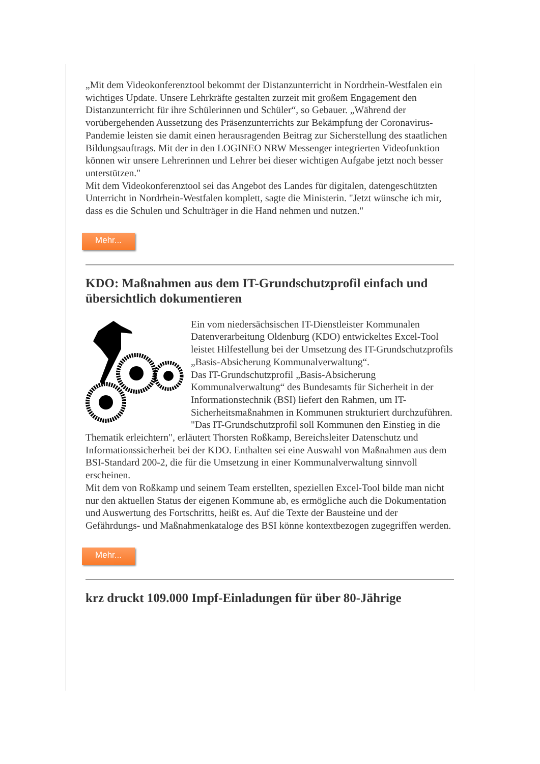„Mit dem Videokonferenztool bekommt der Distanzunterricht in Nordrhein-Westfalen ein wichtiges Update. Unsere Lehrkräfte gestalten zurzeit mit großem Engagement den Distanzunterricht für ihre Schülerinnen und Schüler“, so Gebauer. „Während der vorübergehenden Aussetzung des Präsenzunterrichts zur Bekämpfung der Coronavirus-Pandemie leisten sie damit einen herausragenden Beitrag zur Sicherstellung des staatlichen Bildungsauftrags. Mit der in den LOGINEO NRW Messenger integrierten Videofunktion können wir unsere Lehrerinnen und Lehrer bei dieser wichtigen Aufgabe jetzt noch besser unterstützen."
Mit dem Videokonferenztool sei das Angebot des Landes für digitalen, datengeschützten Unterricht in Nordrhein-Westfalen komplett, sagte die Ministerin. "Jetzt wünsche ich mir, dass es die Schulen und Schulträger in die Hand nehmen und nutzen."
Mehr...
KDO: Maßnahmen aus dem IT-Grundschutzprofil einfach und übersichtlich dokumentieren
Ein vom niedersächsischen IT-Dienstleister Kommunalen Datenverarbeitung Oldenburg (KDO) entwickeltes Excel-Tool leistet Hilfestellung bei der Umsetzung des IT-Grundschutzprofils „Basis-Absicherung Kommunalverwaltung“.
Das IT-Grundschutzprofil „Basis-Absicherung Kommunalverwaltung“ des Bundesamts für Sicherheit in der Informationstechnik (BSI) liefert den Rahmen, um IT-Sicherheitsmaßnahmen in Kommunen strukturiert durchzuführen.
"Das IT-Grundschutzprofil soll Kommunen den Einstieg in die Thematik erleichtern", erläutert Thorsten Roßkamp, Bereichsleiter Datenschutz und Informationssicherheit bei der KDO. Enthalten sei eine Auswahl von Maßnahmen aus dem BSI-Standard 200-2, die für die Umsetzung in einer Kommunalverwaltung sinnvoll erscheinen.
Mit dem von Roßkamp und seinem Team erstellten, speziellen Excel-Tool bilde man nicht nur den aktuellen Status der eigenen Kommune ab, es ermögliche auch die Dokumentation und Auswertung des Fortschritts, heißt es. Auf die Texte der Bausteine und der Gefährdungs- und Maßnahmenkataloge des BSI könne kontextbezogen zugegriffen werden.
Mehr...
krz druckt 109.000 Impf-Einladungen für über 80-Jährige